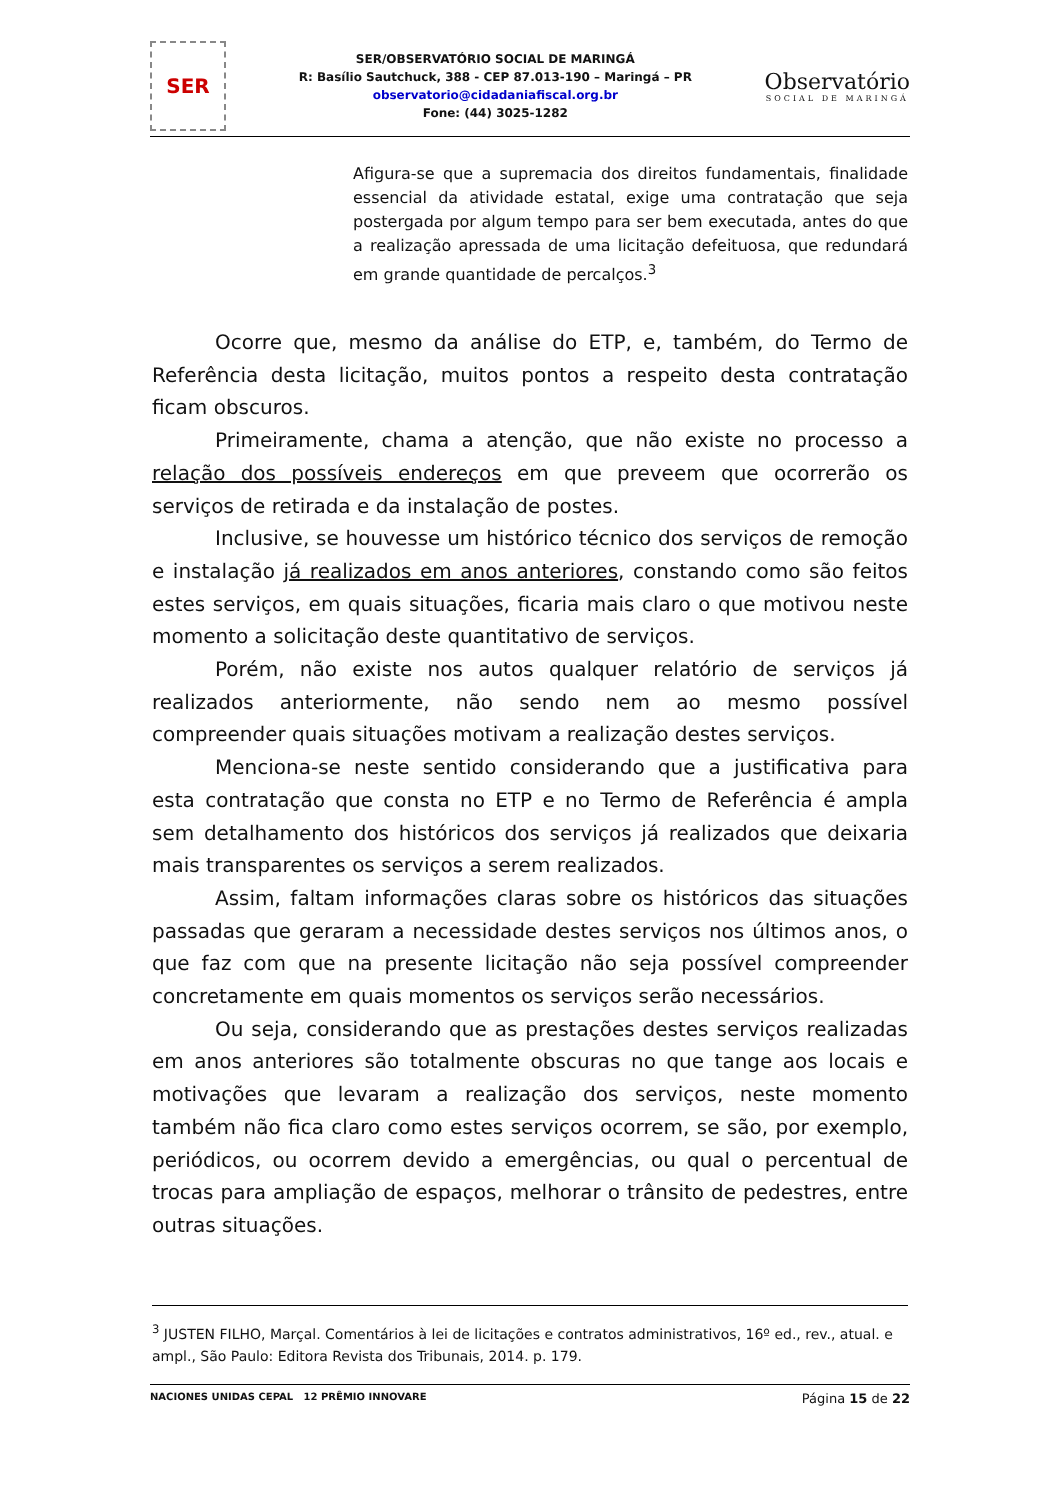SER
SER/OBSERVATÓRIO SOCIAL DE MARINGÁ
R: Basílio Sautchuck, 388 - CEP 87.013-190 – Maringá – PR
observatorio@cidadaniafiscal.org.br
Fone: (44) 3025-1282
Observatório
SOCIAL DE MARINGÁ
Afigura-se que a supremacia dos direitos fundamentais, finalidade essencial da atividade estatal, exige uma contratação que seja postergada por algum tempo para ser bem executada, antes do que a realização apressada de uma licitação defeituosa, que redundará em grande quantidade de percalços.<sup>3</sup>
Ocorre que, mesmo da análise do ETP, e, também, do Termo de Referência desta licitação, muitos pontos a respeito desta contratação ficam obscuros.
Primeiramente, chama a atenção, que não existe no processo a relação dos possíveis endereços em que preveem que ocorrerão os serviços de retirada e da instalação de postes.
Inclusive, se houvesse um histórico técnico dos serviços de remoção e instalação já realizados em anos anteriores, constando como são feitos estes serviços, em quais situações, ficaria mais claro o que motivou neste momento a solicitação deste quantitativo de serviços.
Porém, não existe nos autos qualquer relatório de serviços já realizados anteriormente, não sendo nem ao mesmo possível compreender quais situações motivam a realização destes serviços.
Menciona-se neste sentido considerando que a justificativa para esta contratação que consta no ETP e no Termo de Referência é ampla sem detalhamento dos históricos dos serviços já realizados que deixaria mais transparentes os serviços a serem realizados.
Assim, faltam informações claras sobre os históricos das situações passadas que geraram a necessidade destes serviços nos últimos anos, o que faz com que na presente licitação não seja possível compreender concretamente em quais momentos os serviços serão necessários.
Ou seja, considerando que as prestações destes serviços realizadas em anos anteriores são totalmente obscuras no que tange aos locais e motivações que levaram a realização dos serviços, neste momento também não fica claro como estes serviços ocorrem, se são, por exemplo, periódicos, ou ocorrem devido a emergências, ou qual o percentual de trocas para ampliação de espaços, melhorar o trânsito de pedestres, entre outras situações.
<sup>3</sup> JUSTEN FILHO, Marçal. Comentários à lei de licitações e contratos administrativos, 16º ed., rev., atual. e ampl., São Paulo: Editora Revista dos Tribunais, 2014. p. 179.
NACIONES UNIDAS CEPAL 12 PRÊMIO INNOVARE
Página 15 de 22